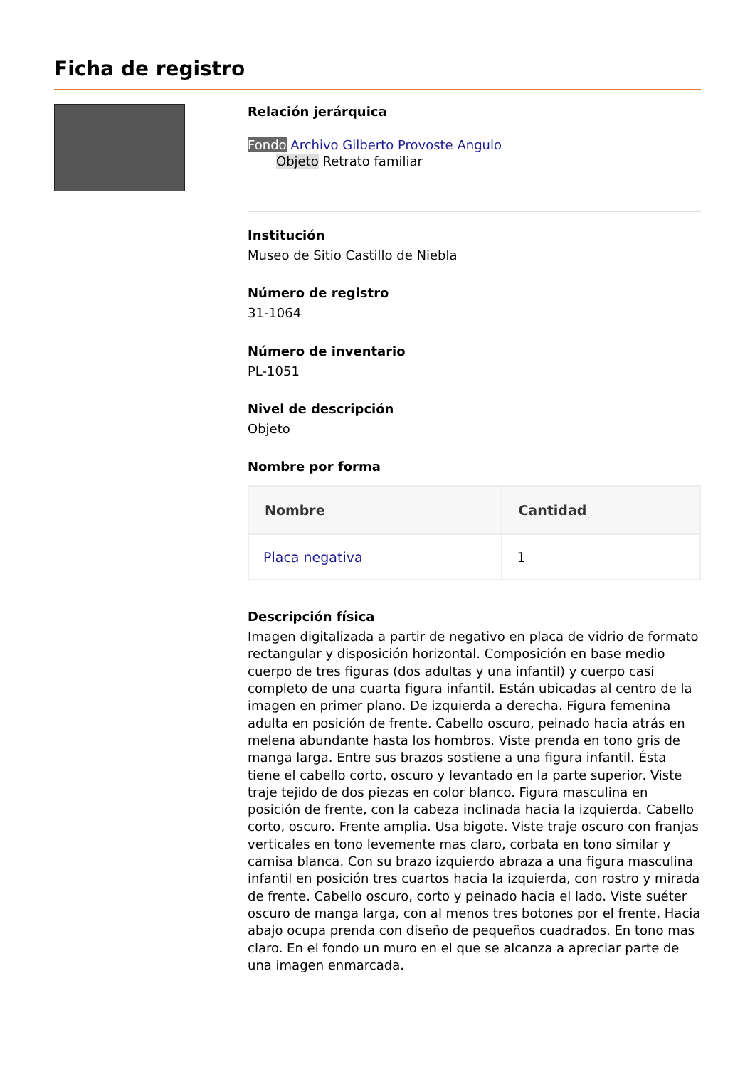Ficha de registro
Relación jerárquica
Fondo Archivo Gilberto Provoste Angulo
Objeto Retrato familiar
Institución
Museo de Sitio Castillo de Niebla
Número de registro
31-1064
Número de inventario
PL-1051
Nivel de descripción
Objeto
Nombre por forma
| Nombre | Cantidad |
| --- | --- |
| Placa negativa | 1 |
Descripción física
Imagen digitalizada a partir de negativo en placa de vidrio de formato rectangular y disposición horizontal. Composición en base medio cuerpo de tres figuras (dos adultas y una infantil) y cuerpo casi completo de una cuarta figura infantil. Están ubicadas al centro de la imagen en primer plano. De izquierda a derecha. Figura femenina adulta en posición de frente. Cabello oscuro, peinado hacia atrás en melena abundante hasta los hombros. Viste prenda en tono gris de manga larga. Entre sus brazos sostiene a una figura infantil. Ésta tiene el cabello corto, oscuro y levantado en la parte superior. Viste traje tejido de dos piezas en color blanco. Figura masculina en posición de frente, con la cabeza inclinada hacia la izquierda. Cabello corto, oscuro. Frente amplia. Usa bigote. Viste traje oscuro con franjas verticales en tono levemente mas claro, corbata en tono similar y camisa blanca. Con su brazo izquierdo abraza a una figura masculina infantil en posición tres cuartos hacia la izquierda, con rostro y mirada de frente. Cabello oscuro, corto y peinado hacia el lado. Viste suéter oscuro de manga larga, con al menos tres botones por el frente. Hacia abajo ocupa prenda con diseño de pequeños cuadrados. En tono mas claro. En el fondo un muro en el que se alcanza a apreciar parte de una imagen enmarcada.